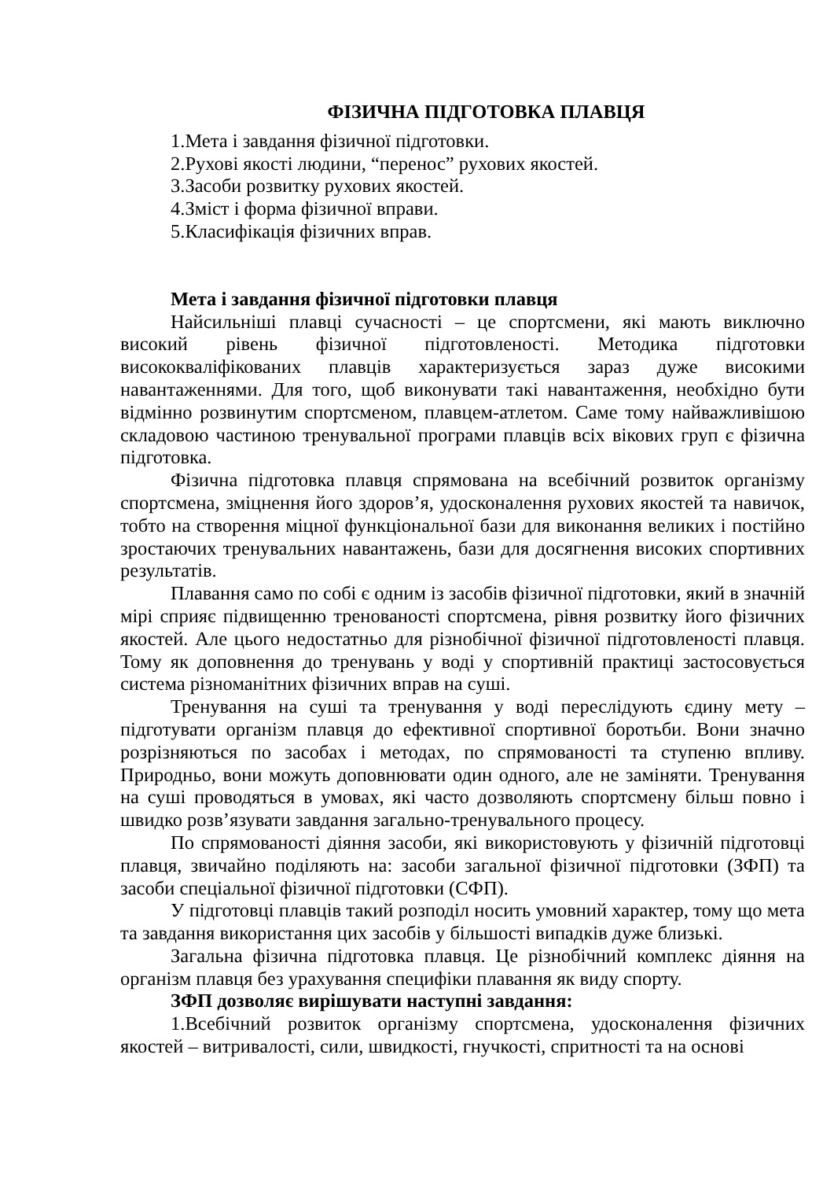ФІЗИЧНА ПІДГОТОВКА ПЛАВЦЯ
1.Мета і завдання фізичної підготовки.
2.Рухові якості людини, “перенос” рухових якостей.
3.Засоби розвитку рухових якостей.
4.Зміст і форма фізичної вправи.
5.Класифікація фізичних вправ.
Мета і завдання фізичної підготовки плавця
Найсильніші плавці сучасності – це спортсмени, які мають виключно високий рівень фізичної підготовленості. Методика підготовки висококваліфікованих плавців характеризується зараз дуже високими навантаженнями. Для того, щоб виконувати такі навантаження, необхідно бути відмінно розвинутим спортсменом, плавцем-атлетом. Саме тому найважливішою складовою частиною тренувальної програми плавців всіх вікових груп є фізична підготовка.
Фізична підготовка плавця спрямована на всебічний розвиток організму спортсмена, зміцнення його здоров’я, удосконалення рухових якостей та навичок, тобто на створення міцної функціональної бази для виконання великих і постійно зростаючих тренувальних навантажень, бази для досягнення високих спортивних результатів.
Плавання само по собі є одним із засобів фізичної підготовки, який в значній мірі сприяє підвищенню тренованості спортсмена, рівня розвитку його фізичних якостей. Але цього недостатньо для різнобічної фізичної підготовленості плавця. Тому як доповнення до тренувань у воді у спортивній практиці застосовується система різноманітних фізичних вправ на суші.
Тренування на суші та тренування у воді переслідують єдину мету – підготувати організм плавця до ефективної спортивної боротьби. Вони значно розрізняються по засобах і методах, по спрямованості та ступеню впливу. Природньо, вони можуть доповнювати один одного, але не заміняти. Тренування на суші проводяться в умовах, які часто дозволяють спортсмену більш повно і швидко розв’язувати завдання загально-тренувального процесу.
По спрямованості діяння засоби, які використовують у фізичній підготовці плавця, звичайно поділяють на: засоби загальної фізичної підготовки (ЗФП) та засоби спеціальної фізичної підготовки (СФП).
У підготовці плавців такий розподіл носить умовний характер, тому що мета та завдання використання цих засобів у більшості випадків дуже близькі.
Загальна фізична підготовка плавця. Це різнобічний комплекс діяння на організм плавця без урахування специфіки плавання як виду спорту.
ЗФП дозволяє вирішувати наступні завдання:
1.Всебічний розвиток організму спортсмена, удосконалення фізичних якостей – витривалості, сили, швидкості, гнучкості, спритності та на основі